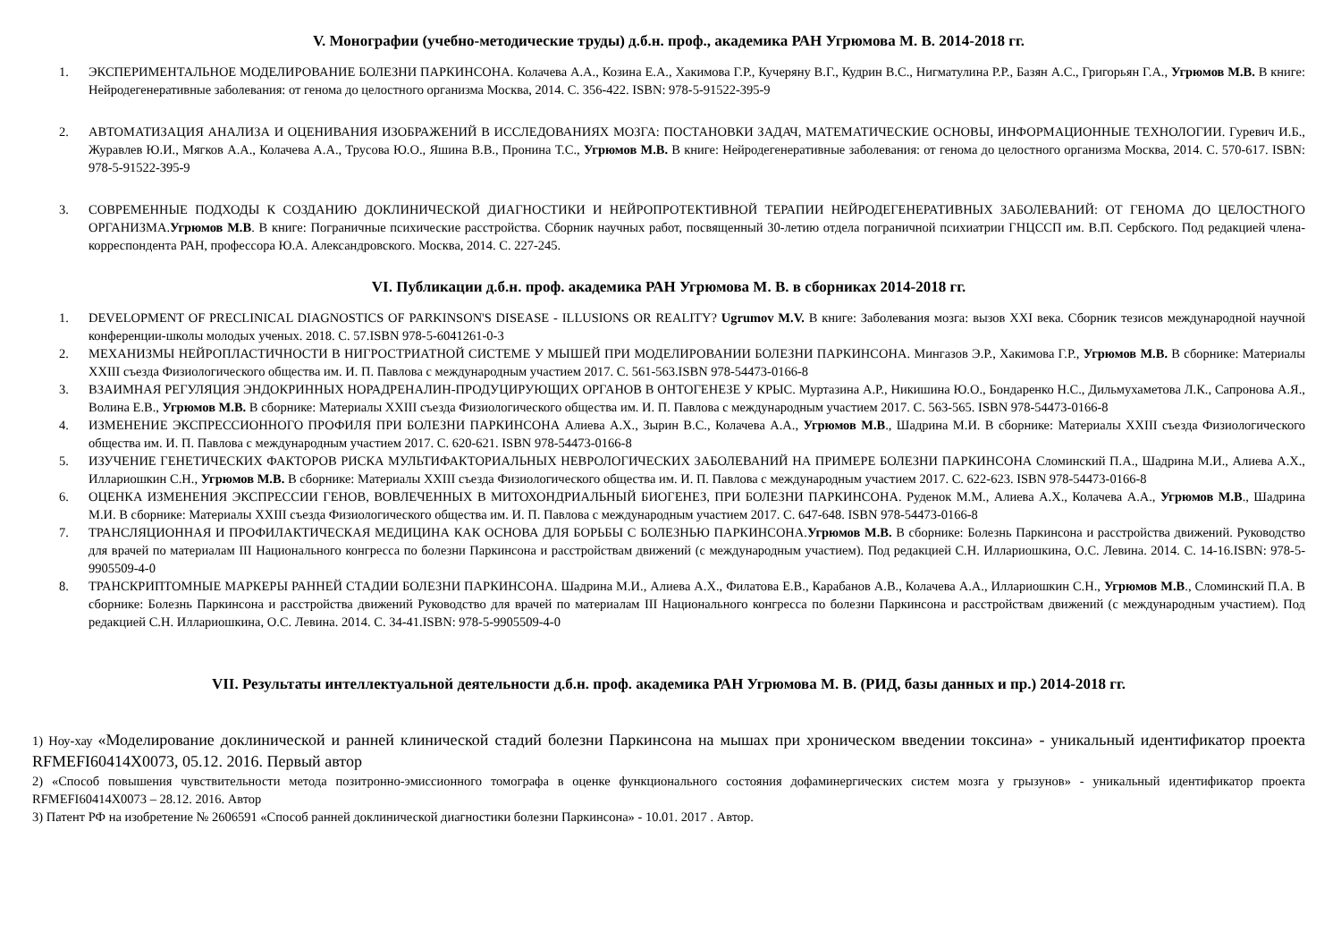V. Монографии (учебно-методические труды) д.б.н. проф., академика РАН Угрюмова М. В. 2014-2018 гг.
1. ЭКСПЕРИМЕНТАЛЬНОЕ МОДЕЛИРОВАНИЕ БОЛЕЗНИ ПАРКИНСОНА. Колачева А.А., Козина Е.А., Хакимова Г.Р., Кучеряну В.Г., Кудрин В.С., Нигматулина Р.Р., Базян А.С., Григорьян Г.А., Угрюмов М.В. В книге: Нейродегенеративные заболевания: от генома до целостного организма Москва, 2014. С. 356-422. ISBN: 978-5-91522-395-9
2. АВТОМАТИЗАЦИЯ АНАЛИЗА И ОЦЕНИВАНИЯ ИЗОБРАЖЕНИЙ В ИССЛЕДОВАНИЯХ МОЗГА: ПОСТАНОВКИ ЗАДАЧ, МАТЕМАТИЧЕСКИЕ ОСНОВЫ, ИНФОРМАЦИОННЫЕ ТЕХНОЛОГИИ. Гуревич И.Б., Журавлев Ю.И., Мягков А.А., Колачева А.А., Трусова Ю.О., Яшина В.В., Пронина Т.С., Угрюмов М.В. В книге: Нейродегенеративные заболевания: от генома до целостного организма Москва, 2014. С. 570-617. ISBN: 978-5-91522-395-9
3. СОВРЕМЕННЫЕ ПОДХОДЫ К СОЗДАНИЮ ДОКЛИНИЧЕСКОЙ ДИАГНОСТИКИ И НЕЙРОПРОТЕКТИВНОЙ ТЕРАПИИ НЕЙРОДЕГЕНЕРАТИВНЫХ ЗАБОЛЕВАНИЙ: ОТ ГЕНОМА ДО ЦЕЛОСТНОГО ОРГАНИЗМА.Угрюмов М.В. В книге: Пограничные психические расстройства. Сборник научных работ, посвященный 30-летию отдела пограничной психиатрии ГНЦССП им. В.П. Сербского. Под редакцией члена-корреспондента РАН, профессора Ю.А. Александровского. Москва, 2014. С. 227-245.
VI. Публикации д.б.н. проф. академика РАН Угрюмова М. В. в сборниках 2014-2018 гг.
1. DEVELOPMENT OF PRECLINICAL DIAGNOSTICS OF PARKINSON'S DISEASE - ILLUSIONS OR REALITY? Ugrumov M.V. В книге: Заболевания мозга: вызов XXI века. Сборник тезисов международной научной конференции-школы молодых ученых. 2018. С. 57.ISBN 978-5-6041261-0-3
2. МЕХАНИЗМЫ НЕЙРОПЛАСТИЧНОСТИ В НИГРОСТРИАТНОЙ СИСТЕМЕ У МЫШЕЙ ПРИ МОДЕЛИРОВАНИИ БОЛЕЗНИ ПАРКИНСОНА. Мингазов Э.Р., Хакимова Г.Р., Угрюмов М.В. В сборнике: Материалы XXIII съезда Физиологического общества им. И. П. Павлова с международным участием 2017. С. 561-563.ISBN 978-54473-0166-8
3. ВЗАИМНАЯ РЕГУЛЯЦИЯ ЭНДОКРИННЫХ НОРАДРЕНАЛИН-ПРОДУЦИРУЮЩИХ ОРГАНОВ В ОНТОГЕНЕЗЕ У КРЫС. Муртазина А.Р., Никишина Ю.О., Бондаренко Н.С., Дильмухаметова Л.К., Сапронова А.Я., Волина Е.В., Угрюмов М.В. В сборнике: Материалы XXIII съезда Физиологического общества им. И. П. Павлова с международным участием 2017. С. 563-565. ISBN 978-54473-0166-8
4. ИЗМЕНЕНИЕ ЭКСПРЕССИОННОГО ПРОФИЛЯ ПРИ БОЛЕЗНИ ПАРКИНСОНА Алиева А.Х., Зырин В.С., Колачева А.А., Угрюмов М.В., Шадрина М.И. В сборнике: Материалы XXIII съезда Физиологического общества им. И. П. Павлова с международным участием 2017. С. 620-621. ISBN 978-54473-0166-8
5. ИЗУЧЕНИЕ ГЕНЕТИЧЕСКИХ ФАКТОРОВ РИСКА МУЛЬТИФАКТОРИАЛЬНЫХ НЕВРОЛОГИЧЕСКИХ ЗАБОЛЕВАНИЙ НА ПРИМЕРЕ БОЛЕЗНИ ПАРКИНСОНА Сломинский П.А., Шадрина М.И., Алиева А.Х., Иллариошкин С.Н., Угрюмов М.В. В сборнике: Материалы XXIII съезда Физиологического общества им. И. П. Павлова с международным участием 2017. С. 622-623. ISBN 978-54473-0166-8
6. ОЦЕНКА ИЗМЕНЕНИЯ ЭКСПРЕССИИ ГЕНОВ, ВОВЛЕЧЕННЫХ В МИТОХОНДРИАЛЬНЫЙ БИОГЕНЕЗ, ПРИ БОЛЕЗНИ ПАРКИНСОНА. Руденок М.М., Алиева А.Х., Колачева А.А., Угрюмов М.В., Шадрина М.И. В сборнике: Материалы XXIII съезда Физиологического общества им. И. П. Павлова с международным участием 2017. С. 647-648. ISBN 978-54473-0166-8
7. ТРАНСЛЯЦИОННАЯ И ПРОФИЛАКТИЧЕСКАЯ МЕДИЦИНА КАК ОСНОВА ДЛЯ БОРЬБЫ С БОЛЕЗНЬЮ ПАРКИНСОНА.Угрюмов М.В. В сборнике: Болезнь Паркинсона и расстройства движений. Руководство для врачей по материалам III Национального конгресса по болезни Паркинсона и расстройствам движений (с международным участием). Под редакцией С.Н. Иллариошкина, О.С. Левина. 2014. С. 14-16.ISBN: 978-5-9905509-4-0
8. ТРАНСКРИПТОМНЫЕ МАРКЕРЫ РАННЕЙ СТАДИИ БОЛЕЗНИ ПАРКИНСОНА. Шадрина М.И., Алиева А.Х., Филатова Е.В., Карабанов А.В., Колачева А.А., Иллариошкин С.Н., Угрюмов М.В., Сломинский П.А. В сборнике: Болезнь Паркинсона и расстройства движений Руководство для врачей по материалам III Национального конгресса по болезни Паркинсона и расстройствам движений (с международным участием). Под редакцией С.Н. Иллариошкина, О.С. Левина. 2014. С. 34-41.ISBN: 978-5-9905509-4-0
VII. Результаты интеллектуальной деятельности д.б.н. проф. академика РАН Угрюмова М. В. (РИД, базы данных и пр.) 2014-2018 гг.
1) Ноу-хау «Моделирование доклинической и ранней клинической стадий болезни Паркинсона на мышах при хроническом введении токсина» - уникальный идентификатор проекта RFMEFI60414X0073, 05.12. 2016. Первый автор
2) «Способ повышения чувствительности метода позитронно-эмиссионного томографа в оценке функционального состояния дофаминергических систем мозга у грызунов» - уникальный идентификатор проекта RFMEFI60414X0073 – 28.12. 2016. Автор
3) Патент РФ на изобретение № 2606591 «Способ ранней доклинической диагностики болезни Паркинсона» - 10.01. 2017 . Автор.